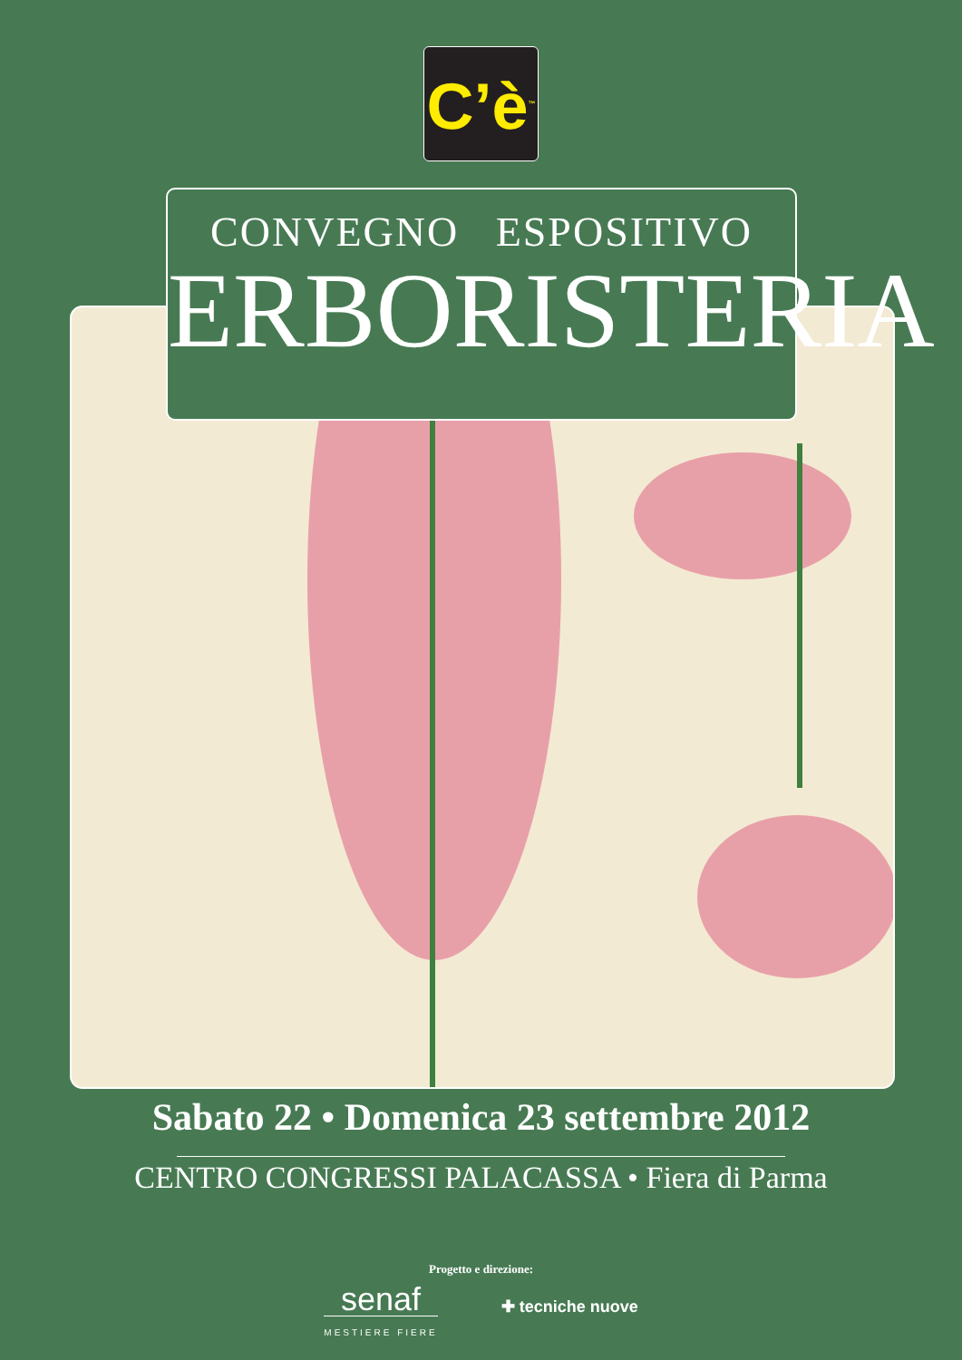C’è<sup>™</sup>
CONVEGNO ESPOSITIVO
ERBORISTERIA
Sabato 22 • Domenica 23 settembre 2012
CENTRO CONGRESSI PALACASSA • Fiera di Parma
Progetto e direzione:
senaf
MESTIERE FIERE
✚ tecniche nuove